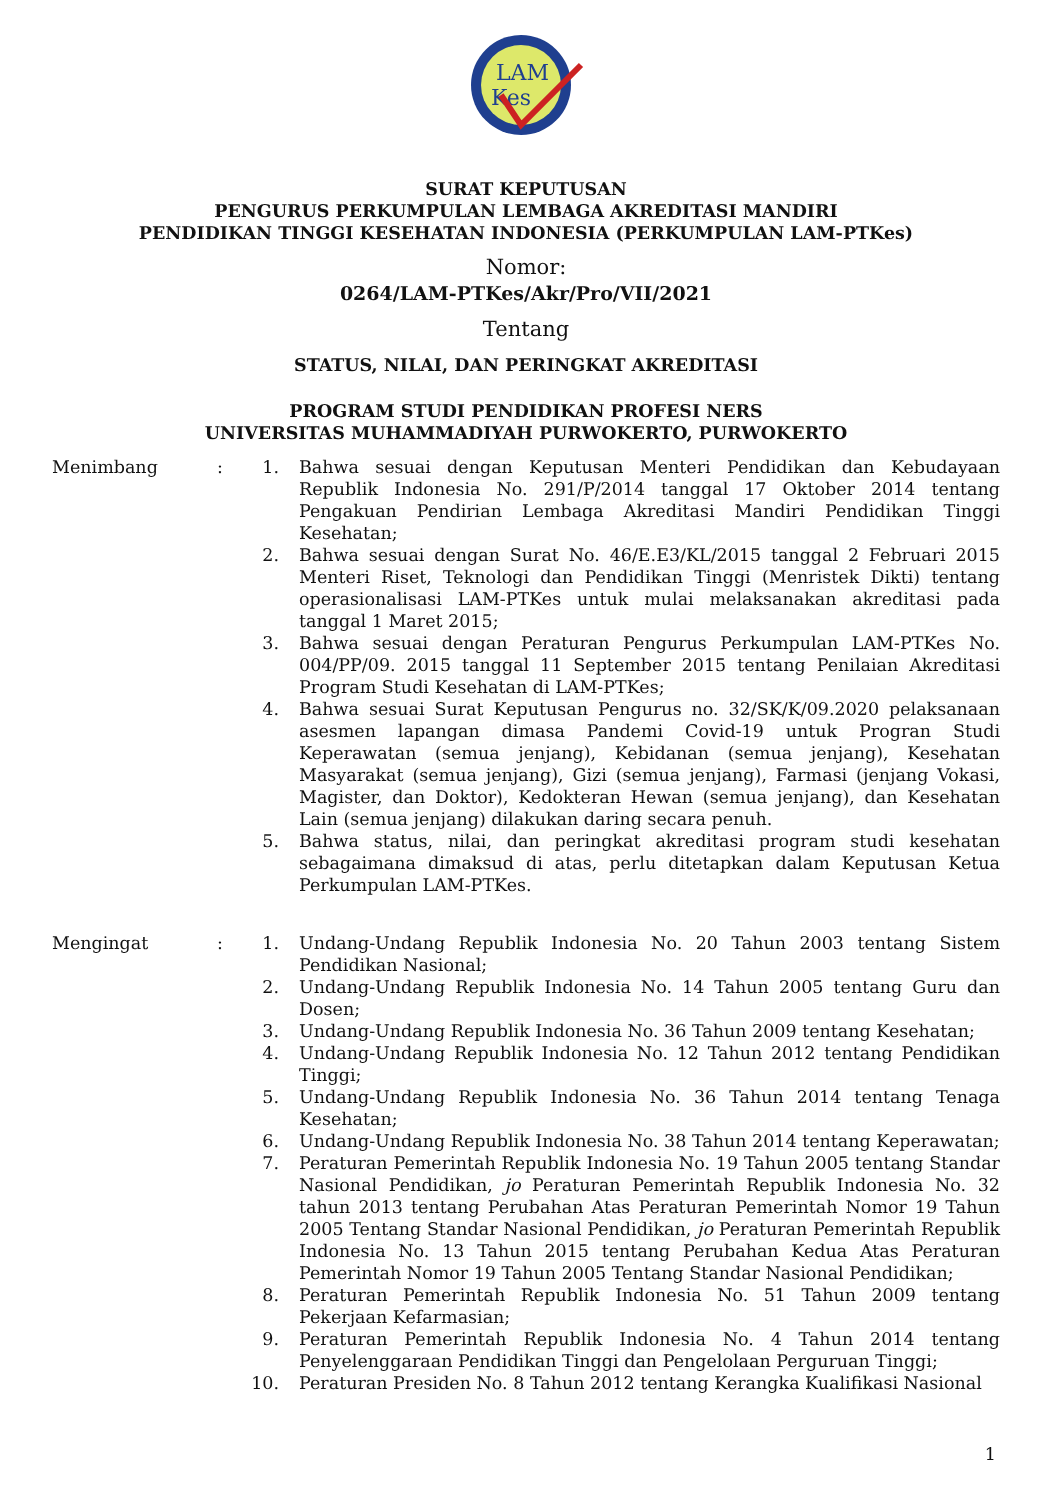LAM
Kes
SURAT KEPUTUSAN
PENGURUS PERKUMPULAN LEMBAGA AKREDITASI MANDIRI
PENDIDIKAN TINGGI KESEHATAN INDONESIA (PERKUMPULAN LAM-PTKes)
Nomor:
0264/LAM-PTKes/Akr/Pro/VII/2021
Tentang
STATUS, NILAI, DAN PERINGKAT AKREDITASI
PROGRAM STUDI PENDIDIKAN PROFESI NERS
UNIVERSITAS MUHAMMADIYAH PURWOKERTO, PURWOKERTO
Menimbang : 1. Bahwa sesuai dengan Keputusan Menteri Pendidikan dan Kebudayaan Republik Indonesia No. 291/P/2014 tanggal 17 Oktober 2014 tentang Pengakuan Pendirian Lembaga Akreditasi Mandiri Pendidikan Tinggi Kesehatan;
2. Bahwa sesuai dengan Surat No. 46/E.E3/KL/2015 tanggal 2 Februari 2015 Menteri Riset, Teknologi dan Pendidikan Tinggi (Menristek Dikti) tentang operasionalisasi LAM-PTKes untuk mulai melaksanakan akreditasi pada tanggal 1 Maret 2015;
3. Bahwa sesuai dengan Peraturan Pengurus Perkumpulan LAM-PTKes No. 004/PP/09. 2015 tanggal 11 September 2015 tentang Penilaian Akreditasi Program Studi Kesehatan di LAM-PTKes;
4. Bahwa sesuai Surat Keputusan Pengurus no. 32/SK/K/09.2020 pelaksanaan asesmen lapangan dimasa Pandemi Covid-19 untuk Progran Studi Keperawatan (semua jenjang), Kebidanan (semua jenjang), Kesehatan Masyarakat (semua jenjang), Gizi (semua jenjang), Farmasi (jenjang Vokasi, Magister, dan Doktor), Kedokteran Hewan (semua jenjang), dan Kesehatan Lain (semua jenjang) dilakukan daring secara penuh.
5. Bahwa status, nilai, dan peringkat akreditasi program studi kesehatan sebagaimana dimaksud di atas, perlu ditetapkan dalam Keputusan Ketua Perkumpulan LAM-PTKes.
Mengingat : 1. Undang-Undang Republik Indonesia No. 20 Tahun 2003 tentang Sistem Pendidikan Nasional;
2. Undang-Undang Republik Indonesia No. 14 Tahun 2005 tentang Guru dan Dosen;
3. Undang-Undang Republik Indonesia No. 36 Tahun 2009 tentang Kesehatan;
4. Undang-Undang Republik Indonesia No. 12 Tahun 2012 tentang Pendidikan Tinggi;
5. Undang-Undang Republik Indonesia No. 36 Tahun 2014 tentang Tenaga Kesehatan;
6. Undang-Undang Republik Indonesia No. 38 Tahun 2014 tentang Keperawatan;
7. Peraturan Pemerintah Republik Indonesia No. 19 Tahun 2005 tentang Standar Nasional Pendidikan, jo Peraturan Pemerintah Republik Indonesia No. 32 tahun 2013 tentang Perubahan Atas Peraturan Pemerintah Nomor 19 Tahun 2005 Tentang Standar Nasional Pendidikan, jo Peraturan Pemerintah Republik Indonesia No. 13 Tahun 2015 tentang Perubahan Kedua Atas Peraturan Pemerintah Nomor 19 Tahun 2005 Tentang Standar Nasional Pendidikan;
8. Peraturan Pemerintah Republik Indonesia No. 51 Tahun 2009 tentang Pekerjaan Kefarmasian;
9. Peraturan Pemerintah Republik Indonesia No. 4 Tahun 2014 tentang Penyelenggaraan Pendidikan Tinggi dan Pengelolaan Perguruan Tinggi;
10. Peraturan Presiden No. 8 Tahun 2012 tentang Kerangka Kualifikasi Nasional
1